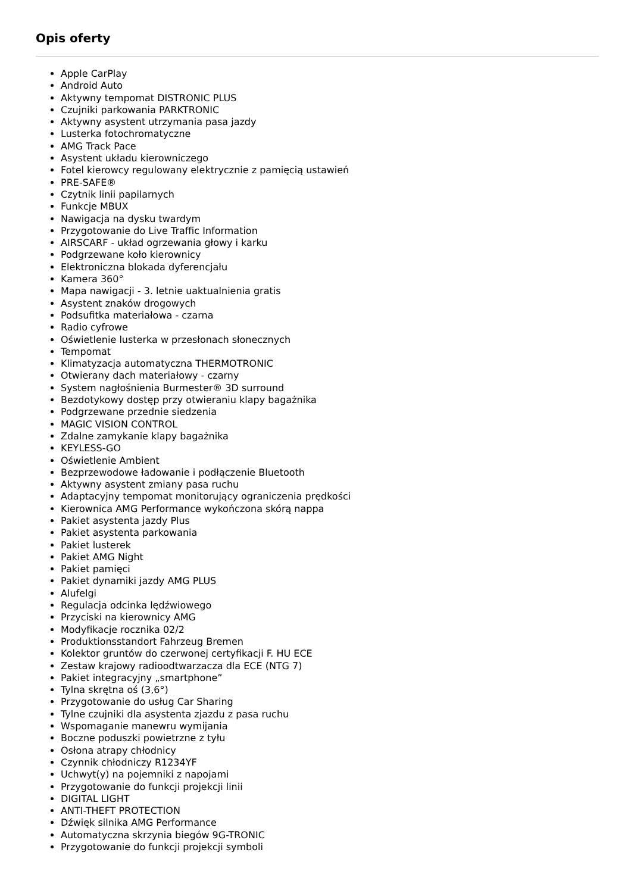Opis oferty
Apple CarPlay
Android Auto
Aktywny tempomat DISTRONIC PLUS
Czujniki parkowania PARKTRONIC
Aktywny asystent utrzymania pasa jazdy
Lusterka fotochromatyczne
AMG Track Pace
Asystent układu kierowniczego
Fotel kierowcy regulowany elektrycznie z pamięcią ustawień
PRE-SAFE®
Czytnik linii papilarnych
Funkcje MBUX
Nawigacja na dysku twardym
Przygotowanie do Live Traffic Information
AIRSCARF - układ ogrzewania głowy i karku
Podgrzewane koło kierownicy
Elektroniczna blokada dyferencjału
Kamera 360°
Mapa nawigacji - 3. letnie uaktualnienia gratis
Asystent znaków drogowych
Podsufitka materiałowa - czarna
Radio cyfrowe
Oświetlenie lusterka w przesłonach słonecznych
Tempomat
Klimatyzacja automatyczna THERMOTRONIC
Otwierany dach materiałowy - czarny
System nagłośnienia Burmester® 3D surround
Bezdotykowy dostęp przy otwieraniu klapy bagażnika
Podgrzewane przednie siedzenia
MAGIC VISION CONTROL
Zdalne zamykanie klapy bagażnika
KEYLESS-GO
Oświetlenie Ambient
Bezprzewodowe ładowanie i podłączenie Bluetooth
Aktywny asystent zmiany pasa ruchu
Adaptacyjny tempomat monitorujący ograniczenia prędkości
Kierownica AMG Performance wykończona skórą nappa
Pakiet asystenta jazdy Plus
Pakiet asystenta parkowania
Pakiet lusterek
Pakiet AMG Night
Pakiet pamięci
Pakiet dynamiki jazdy AMG PLUS
Alufelgi
Regulacja odcinka lędźwiowego
Przyciski na kierownicy AMG
Modyfikacje rocznika 02/2
Produktionsstandort Fahrzeug Bremen
Kolektor gruntów do czerwonej certyfikacji F. HU ECE
Zestaw krajowy radioodtwarzacza dla ECE (NTG 7)
Pakiet integracyjny „smartphone”
Tylna skrętna oś (3,6°)
Przygotowanie do usług Car Sharing
Tylne czujniki dla asystenta zjazdu z pasa ruchu
Wspomaganie manewru wymijania
Boczne poduszki powietrzne z tyłu
Osłona atrapy chłodnicy
Czynnik chłodniczy R1234YF
Uchwyt(y) na pojemniki z napojami
Przygotowanie do funkcji projekcji linii
DIGITAL LIGHT
ANTI-THEFT PROTECTION
Dźwięk silnika AMG Performance
Automatyczna skrzynia biegów 9G-TRONIC
Przygotowanie do funkcji projekcji symboli